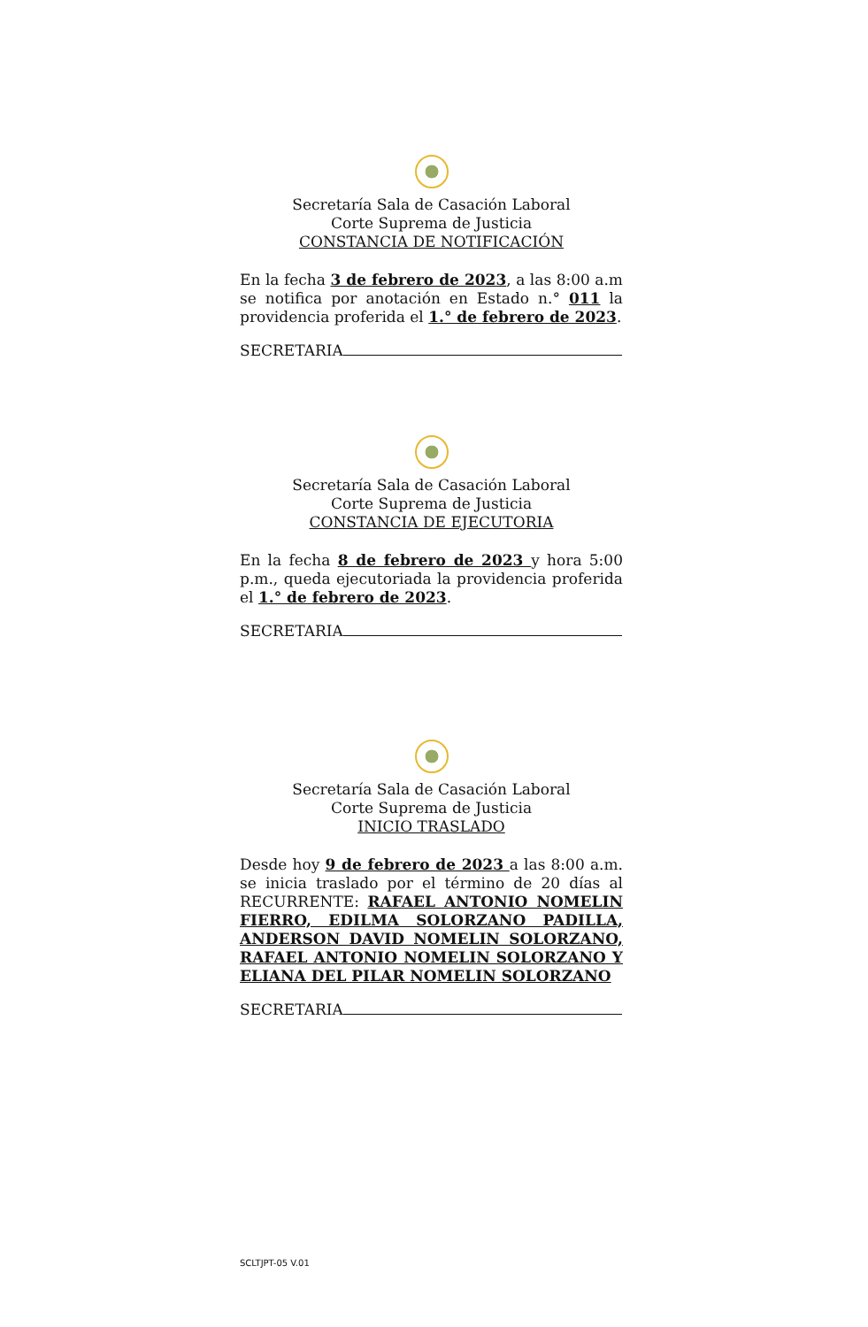Secretaría Sala de Casación Laboral
Corte Suprema de Justicia
CONSTANCIA DE NOTIFICACIÓN
En la fecha 3 de febrero de 2023, a las 8:00 a.m se notifica por anotación en Estado n.° 011 la providencia proferida el 1.° de febrero de 2023.
SECRETARIA
Secretaría Sala de Casación Laboral
Corte Suprema de Justicia
CONSTANCIA DE EJECUTORIA
En la fecha 8 de febrero de 2023 y hora 5:00 p.m., queda ejecutoriada la providencia proferida el 1.° de febrero de 2023.
SECRETARIA
Secretaría Sala de Casación Laboral
Corte Suprema de Justicia
INICIO TRASLADO
Desde hoy 9 de febrero de 2023 a las 8:00 a.m. se inicia traslado por el término de 20 días al RECURRENTE: RAFAEL ANTONIO NOMELIN FIERRO, EDILMA SOLORZANO PADILLA, ANDERSON DAVID NOMELIN SOLORZANO, RAFAEL ANTONIO NOMELIN SOLORZANO Y ELIANA DEL PILAR NOMELIN SOLORZANO
SECRETARIA
SCLTJPT-05 V.01